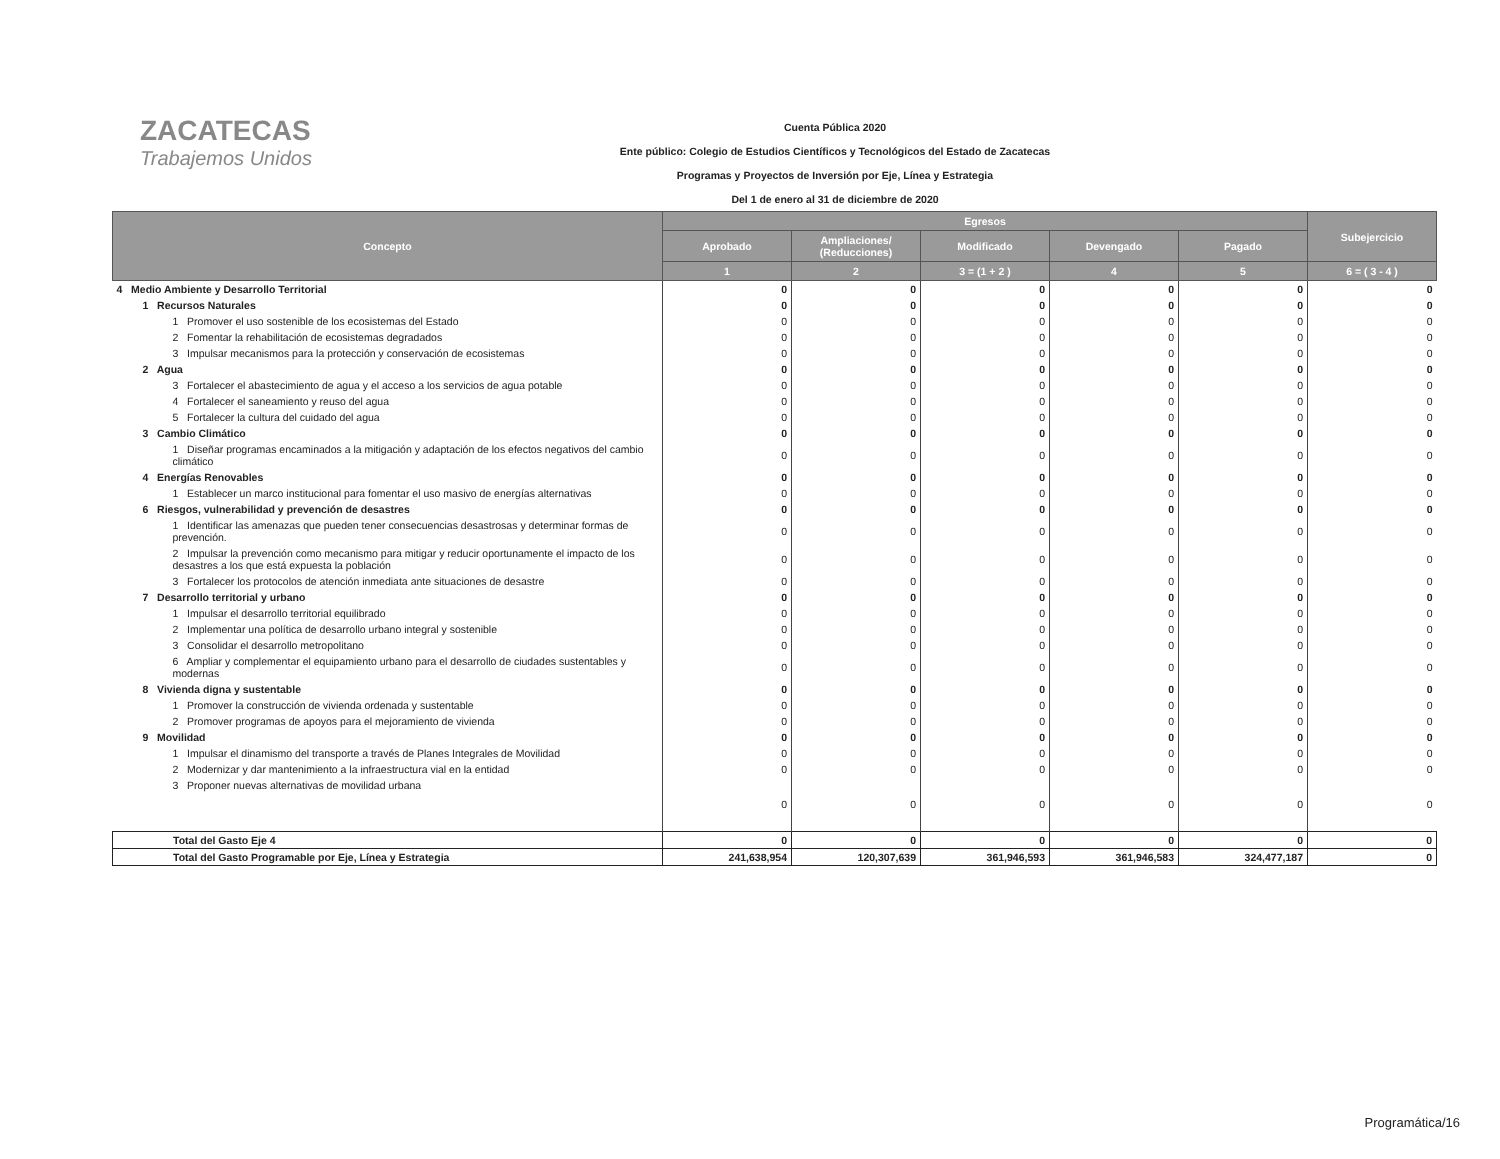ZACATECAS
Trabajemos Unidos
Cuenta Pública 2020
Ente público: Colegio de Estudios Científicos y Tecnológicos del Estado de Zacatecas
Programas y Proyectos de Inversión por Eje, Línea y Estrategia
Del 1 de enero al 31 de diciembre de 2020
| Concepto | Egresos | | | | | Subejercicio |
| --- | --- | --- | --- | --- | --- | --- |
| | Aprobado | Ampliaciones/ (Reducciones) | Modificado | Devengado | Pagado | |
| | 1 | 2 | 3 = (1 + 2 ) | 4 | 5 | 6 = ( 3 - 4 ) |
| 4 Medio Ambiente y Desarrollo Territorial | 0 | 0 | 0 | 0 | 0 | 0 |
| 1 Recursos Naturales | 0 | 0 | 0 | 0 | 0 | 0 |
| 1 Promover el uso sostenible de los ecosistemas del Estado | 0 | 0 | 0 | 0 | 0 | 0 |
| 2 Fomentar la rehabilitación de ecosistemas degradados | 0 | 0 | 0 | 0 | 0 | 0 |
| 3 Impulsar mecanismos para la protección y conservación de ecosistemas | 0 | 0 | 0 | 0 | 0 | 0 |
| 2 Agua | 0 | 0 | 0 | 0 | 0 | 0 |
| 3 Fortalecer el abastecimiento de agua y el acceso a los servicios de agua potable | 0 | 0 | 0 | 0 | 0 | 0 |
| 4 Fortalecer el saneamiento y reuso del agua | 0 | 0 | 0 | 0 | 0 | 0 |
| 5 Fortalecer la cultura del cuidado del agua | 0 | 0 | 0 | 0 | 0 | 0 |
| 3 Cambio Climático | 0 | 0 | 0 | 0 | 0 | 0 |
| 1 Diseñar programas encaminados a la mitigación y adaptación de los efectos negativos del cambio climático | 0 | 0 | 0 | 0 | 0 | 0 |
| 4 Energías Renovables | 0 | 0 | 0 | 0 | 0 | 0 |
| 1 Establecer un marco institucional para fomentar el uso masivo de energías alternativas | 0 | 0 | 0 | 0 | 0 | 0 |
| 6 Riesgos, vulnerabilidad y prevención de desastres | 0 | 0 | 0 | 0 | 0 | 0 |
| 1 Identificar las amenazas que pueden tener consecuencias desastrosas y determinar formas de prevención. | 0 | 0 | 0 | 0 | 0 | 0 |
| 2 Impulsar la prevención como mecanismo para mitigar y reducir oportunamente el impacto de los desastres a los que está expuesta la población | 0 | 0 | 0 | 0 | 0 | 0 |
| 3 Fortalecer los protocolos de atención inmediata ante situaciones de desastre | 0 | 0 | 0 | 0 | 0 | 0 |
| 7 Desarrollo territorial y urbano | 0 | 0 | 0 | 0 | 0 | 0 |
| 1 Impulsar el desarrollo territorial equilibrado | 0 | 0 | 0 | 0 | 0 | 0 |
| 2 Implementar una política de desarrollo urbano integral y sostenible | 0 | 0 | 0 | 0 | 0 | 0 |
| 3 Consolidar el desarrollo metropolitano | 0 | 0 | 0 | 0 | 0 | 0 |
| 6 Ampliar y complementar el equipamiento urbano para el desarrollo de ciudades sustentables y modernas | 0 | 0 | 0 | 0 | 0 | 0 |
| 8 Vivienda digna y sustentable | 0 | 0 | 0 | 0 | 0 | 0 |
| 1 Promover la construcción de vivienda ordenada y sustentable | 0 | 0 | 0 | 0 | 0 | 0 |
| 2 Promover programas de apoyos para el mejoramiento de vivienda | 0 | 0 | 0 | 0 | 0 | 0 |
| 9 Movilidad | 0 | 0 | 0 | 0 | 0 | 0 |
| 1 Impulsar el dinamismo del transporte a través de Planes Integrales de Movilidad | 0 | 0 | 0 | 0 | 0 | 0 |
| 2 Modernizar y dar mantenimiento a la infraestructura vial en la entidad | 0 | 0 | 0 | 0 | 0 | 0 |
| 3 Proponer nuevas alternativas de movilidad urbana | 0 | 0 | 0 | 0 | 0 | 0 |
| Total del Gasto Eje 4 | 0 | 0 | 0 | 0 | 0 | 0 |
| Total del Gasto Programable por Eje, Línea y Estrategia | 241,638,954 | 120,307,639 | 361,946,593 | 361,946,583 | 324,477,187 | 0 |
Programática/16